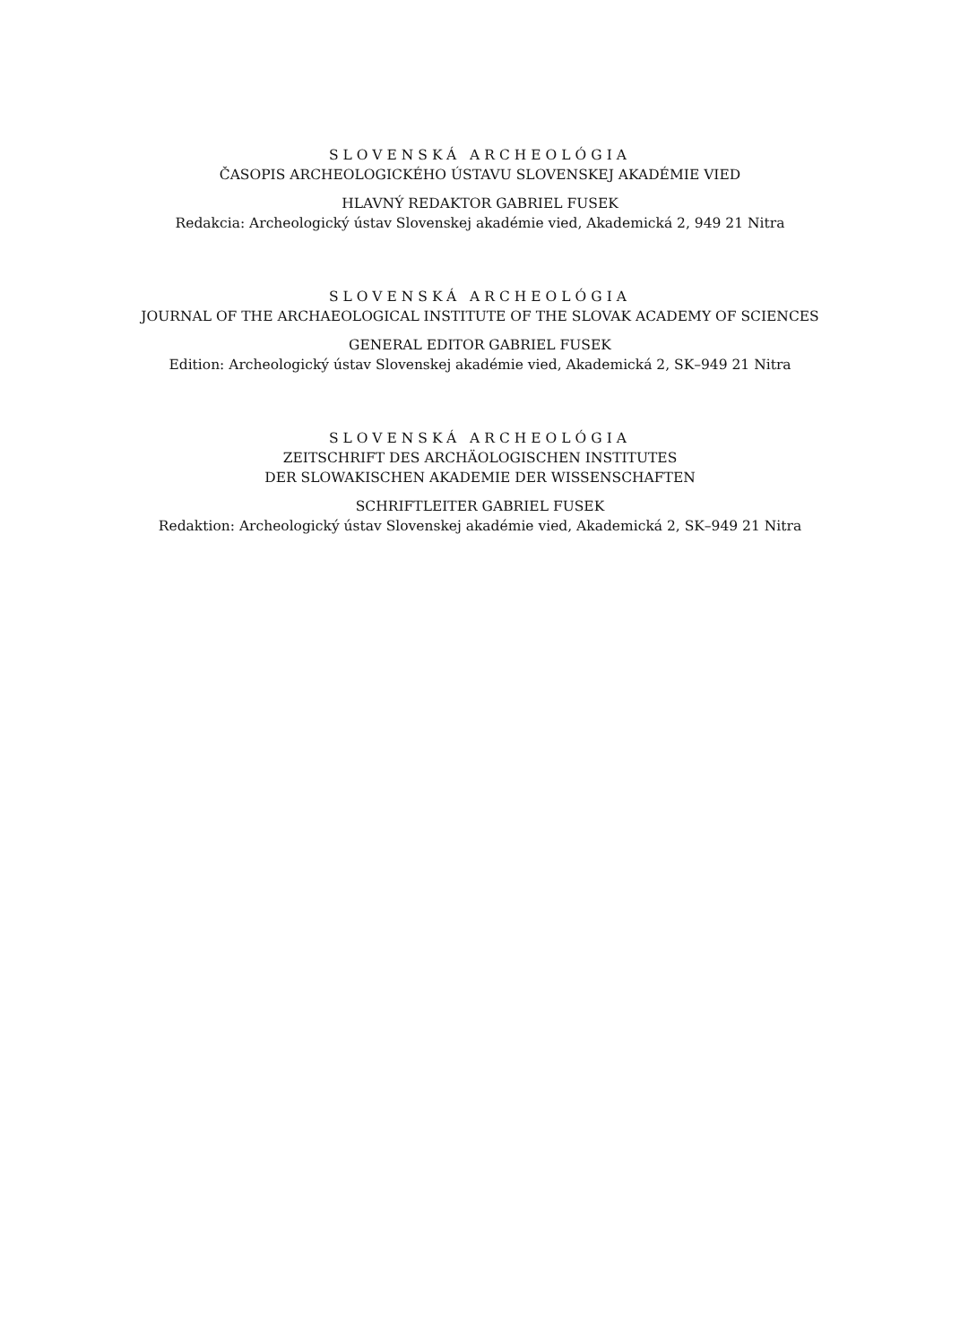SLOVENSKÁ ARCHEOLÓGIA
ČASOPIS ARCHEOLOGICKÉHO ÚSTAVU SLOVENSKEJ AKADÉMIE VIED
HLAVNÝ REDAKTOR GABRIEL FUSEK
Redakcia: Archeologický ústav Slovenskej akadémie vied, Akademická 2, 949 21 Nitra
SLOVENSKÁ ARCHEOLÓGIA
JOURNAL OF THE ARCHAEOLOGICAL INSTITUTE OF THE SLOVAK ACADEMY OF SCIENCES
GENERAL EDITOR GABRIEL FUSEK
Edition: Archeologický ústav Slovenskej akadémie vied, Akademická 2, SK–949 21 Nitra
SLOVENSKÁ ARCHEOLÓGIA
ZEITSCHRIFT DES ARCHÄOLOGISCHEN INSTITUTES
DER SLOWAKISCHEN AKADEMIE DER WISSENSCHAFTEN
SCHRIFTLEITER GABRIEL FUSEK
Redaktion: Archeologický ústav Slovenskej akadémie vied, Akademická 2, SK–949 21 Nitra